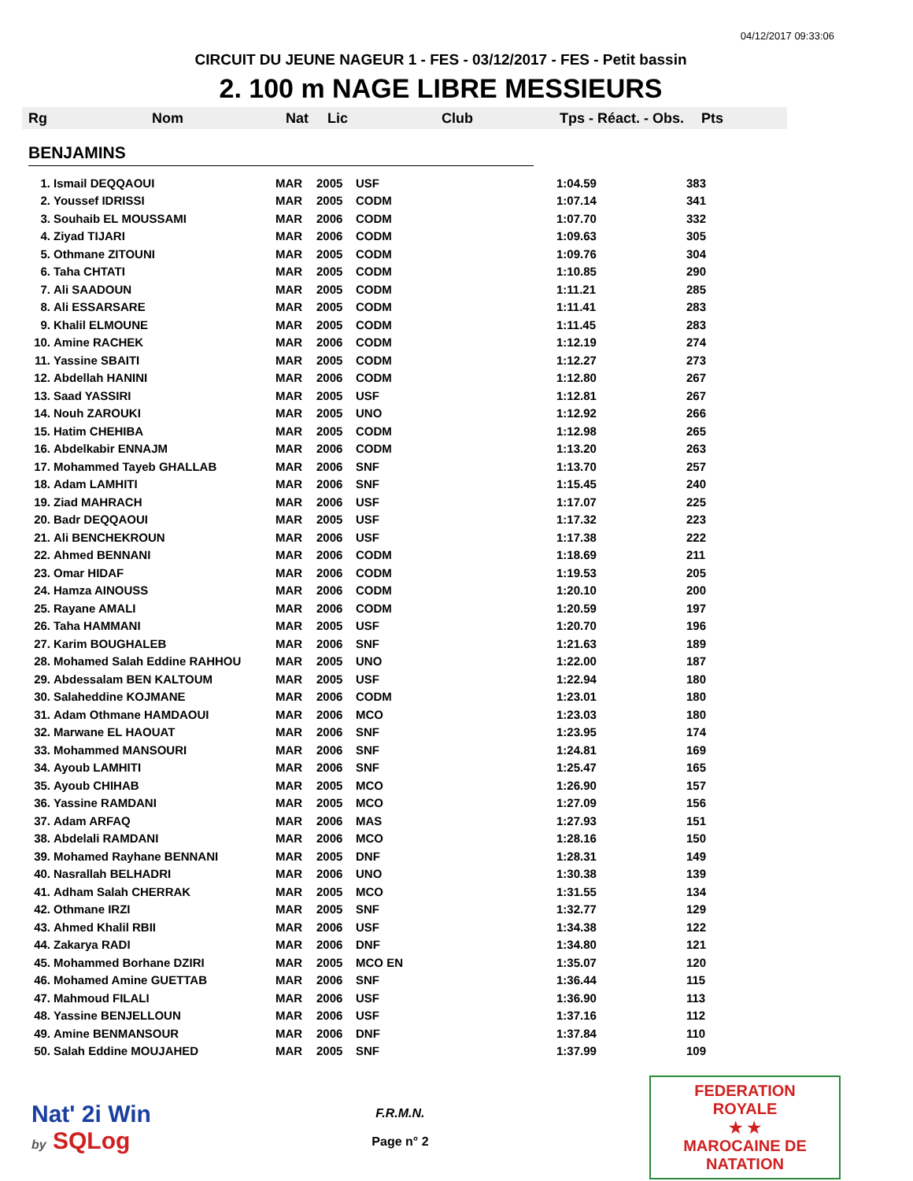04/12/2017 09:33:06
CIRCUIT DU JEUNE NAGEUR 1 - FES - 03/12/2017 - FES - Petit bassin
2. 100 m NAGE LIBRE MESSIEURS
Rg Nom Nat Lic Club Tps - Réact. - Obs. Pts
BENJAMINS
| 1. | Ismail DEQQAOUI | MAR | 2005 | USF | 1:04.59 | 383 |
| 2. | Youssef IDRISSI | MAR | 2005 | CODM | 1:07.14 | 341 |
| 3. | Souhaib EL MOUSSAMI | MAR | 2006 | CODM | 1:07.70 | 332 |
| 4. | Ziyad TIJARI | MAR | 2006 | CODM | 1:09.63 | 305 |
| 5. | Othmane ZITOUNI | MAR | 2005 | CODM | 1:09.76 | 304 |
| 6. | Taha CHTATI | MAR | 2005 | CODM | 1:10.85 | 290 |
| 7. | Ali SAADOUN | MAR | 2005 | CODM | 1:11.21 | 285 |
| 8. | Ali ESSARSARE | MAR | 2005 | CODM | 1:11.41 | 283 |
| 9. | Khalil ELMOUNE | MAR | 2005 | CODM | 1:11.45 | 283 |
| 10. | Amine RACHEK | MAR | 2006 | CODM | 1:12.19 | 274 |
| 11. | Yassine SBAITI | MAR | 2005 | CODM | 1:12.27 | 273 |
| 12. | Abdellah HANINI | MAR | 2006 | CODM | 1:12.80 | 267 |
| 13. | Saad YASSIRI | MAR | 2005 | USF | 1:12.81 | 267 |
| 14. | Nouh ZAROUKI | MAR | 2005 | UNO | 1:12.92 | 266 |
| 15. | Hatim CHEHIBA | MAR | 2005 | CODM | 1:12.98 | 265 |
| 16. | Abdelkabir ENNAJM | MAR | 2006 | CODM | 1:13.20 | 263 |
| 17. | Mohammed Tayeb GHALLAB | MAR | 2006 | SNF | 1:13.70 | 257 |
| 18. | Adam LAMHITI | MAR | 2006 | SNF | 1:15.45 | 240 |
| 19. | Ziad MAHRACH | MAR | 2006 | USF | 1:17.07 | 225 |
| 20. | Badr DEQQAOUI | MAR | 2005 | USF | 1:17.32 | 223 |
| 21. | Ali BENCHEKROUN | MAR | 2006 | USF | 1:17.38 | 222 |
| 22. | Ahmed BENNANI | MAR | 2006 | CODM | 1:18.69 | 211 |
| 23. | Omar HIDAF | MAR | 2006 | CODM | 1:19.53 | 205 |
| 24. | Hamza AINOUSS | MAR | 2006 | CODM | 1:20.10 | 200 |
| 25. | Rayane AMALI | MAR | 2006 | CODM | 1:20.59 | 197 |
| 26. | Taha HAMMANI | MAR | 2005 | USF | 1:20.70 | 196 |
| 27. | Karim BOUGHALEB | MAR | 2006 | SNF | 1:21.63 | 189 |
| 28. | Mohamed Salah Eddine RAHHOU | MAR | 2005 | UNO | 1:22.00 | 187 |
| 29. | Abdessalam BEN KALTOUM | MAR | 2005 | USF | 1:22.94 | 180 |
| 30. | Salaheddine KOJMANE | MAR | 2006 | CODM | 1:23.01 | 180 |
| 31. | Adam Othmane HAMDAOUI | MAR | 2006 | MCO | 1:23.03 | 180 |
| 32. | Marwane EL HAOUAT | MAR | 2006 | SNF | 1:23.95 | 174 |
| 33. | Mohammed MANSOURI | MAR | 2006 | SNF | 1:24.81 | 169 |
| 34. | Ayoub LAMHITI | MAR | 2006 | SNF | 1:25.47 | 165 |
| 35. | Ayoub CHIHAB | MAR | 2005 | MCO | 1:26.90 | 157 |
| 36. | Yassine RAMDANI | MAR | 2005 | MCO | 1:27.09 | 156 |
| 37. | Adam ARFAQ | MAR | 2006 | MAS | 1:27.93 | 151 |
| 38. | Abdelali RAMDANI | MAR | 2006 | MCO | 1:28.16 | 150 |
| 39. | Mohamed Rayhane BENNANI | MAR | 2005 | DNF | 1:28.31 | 149 |
| 40. | Nasrallah BELHADRI | MAR | 2006 | UNO | 1:30.38 | 139 |
| 41. | Adham Salah CHERRAK | MAR | 2005 | MCO | 1:31.55 | 134 |
| 42. | Othmane IRZI | MAR | 2005 | SNF | 1:32.77 | 129 |
| 43. | Ahmed Khalil RBII | MAR | 2006 | USF | 1:34.38 | 122 |
| 44. | Zakarya RADI | MAR | 2006 | DNF | 1:34.80 | 121 |
| 45. | Mohammed Borhane DZIRI | MAR | 2005 | MCO EN | 1:35.07 | 120 |
| 46. | Mohamed Amine GUETTAB | MAR | 2006 | SNF | 1:36.44 | 115 |
| 47. | Mahmoud FILALI | MAR | 2006 | USF | 1:36.90 | 113 |
| 48. | Yassine BENJELLOUN | MAR | 2006 | USF | 1:37.16 | 112 |
| 49. | Amine BENMANSOUR | MAR | 2006 | DNF | 1:37.84 | 110 |
| 50. | Salah Eddine MOUJAHED | MAR | 2005 | SNF | 1:37.99 | 109 |
Nat' 2i Win
by SQLog
F.R.M.N.
Page n° 2
FEDERATION ROYALE
★ ★
MAROCAINE DE NATATION